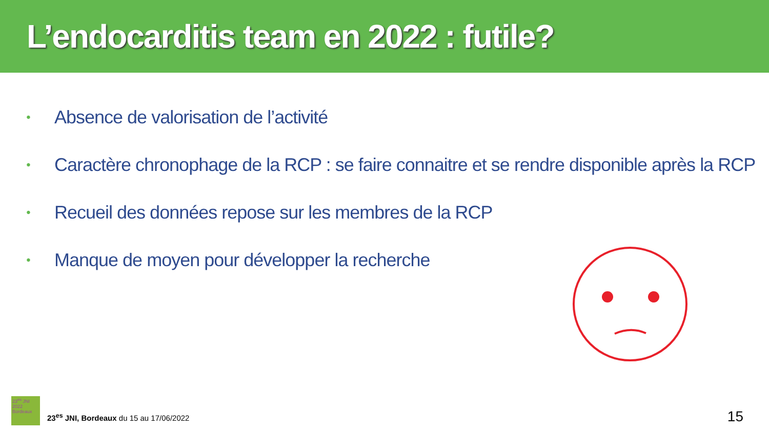L’endocarditis team en 2022 : futile?
• Absence de valorisation de l’activité
• Caractère chronophage de la RCP : se faire connaitre et se rendre disponible après la RCP
• Recueil des données repose sur les membres de la RCP
• Manque de moyen pour développer la recherche
23<sup>es</sup> JNI 2022 Bordeaux
23<sup>es</sup> JNI, Bordeaux du 15 au 17/06/2022
15